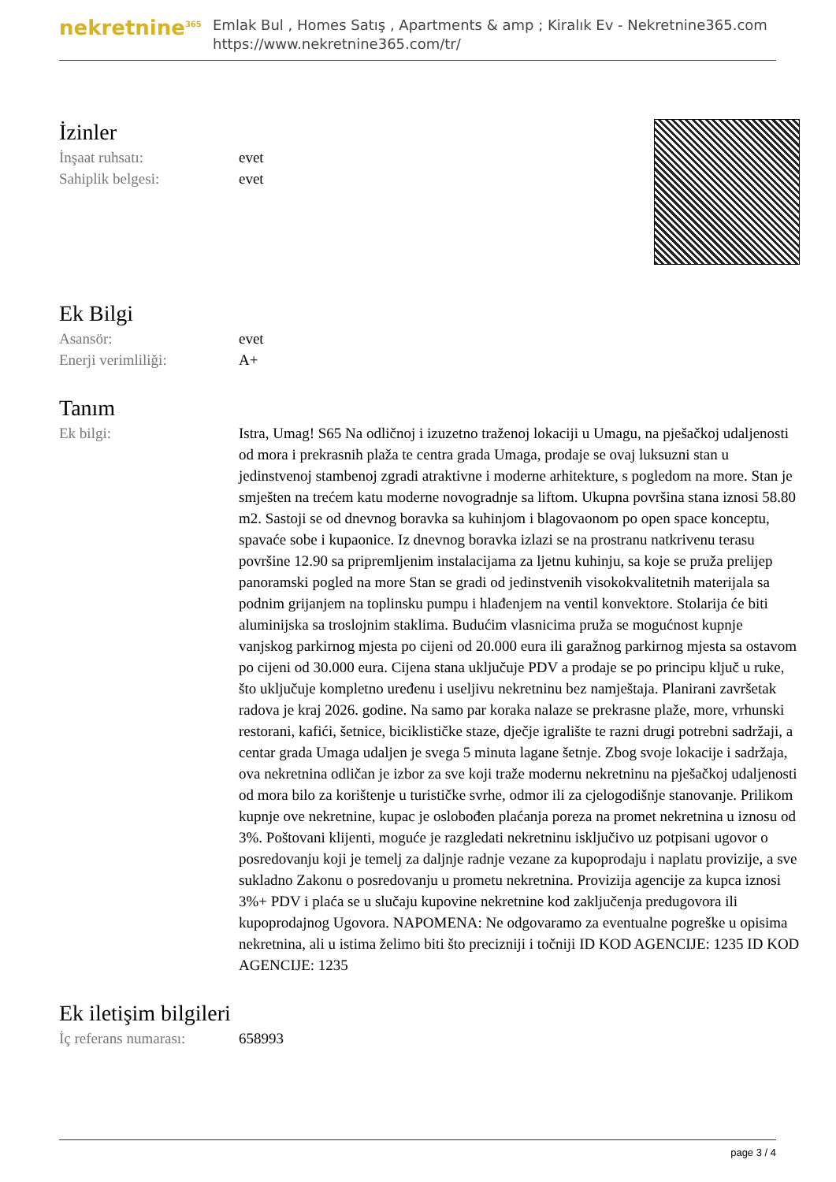nekretnine<sup>365</sup>
Emlak Bul , Homes Satış , Apartments & amp ; Kiralık Ev - Nekretnine365.com
https://www.nekretnine365.com/tr/
İzinler
| İnşaat ruhsatı: | evet |
| Sahiplik belgesi: | evet |
Ek Bilgi
| Asansör: | evet |
| Enerji verimliliği: | A+ |
Tanım
| Ek bilgi: | Istra, Umag! S65 Na odličnoj i izuzetno traženoj lokaciji u Umagu, na pješačkoj udaljenosti od mora i prekrasnih plaža te centra grada Umaga, prodaje se ovaj luksuzni stan u jedinstvenoj stambenoj zgradi atraktivne i moderne arhitekture, s pogledom na more. Stan je smješten na trećem katu moderne novogradnje sa liftom. Ukupna površina stana iznosi 58.80 m2. Sastoji se od dnevnog boravka sa kuhinjom i blagovaonom po open space konceptu, spavaće sobe i kupaonice. Iz dnevnog boravka izlazi se na prostranu natkrivenu terasu površine 12.90 sa pripremljenim instalacijama za ljetnu kuhinju, sa koje se pruža prelijep panoramski pogled na more Stan se gradi od jedinstvenih visokokvalitetnih materijala sa podnim grijanjem na toplinsku pumpu i hlađenjem na ventil konvektore. Stolarija će biti aluminijska sa troslojnim staklima. Budućim vlasnicima pruža se mogućnost kupnje vanjskog parkirnog mjesta po cijeni od 20.000 eura ili garažnog parkirnog mjesta sa ostavom po cijeni od 30.000 eura. Cijena stana uključuje PDV a prodaje se po principu ključ u ruke, što uključuje kompletno uređenu i useljivu nekretninu bez namještaja. Planirani završetak radova je kraj 2026. godine. Na samo par koraka nalaze se prekrasne plaže, more, vrhunski restorani, kafići, šetnice, biciklističke staze, dječje igralište te razni drugi potrebni sadržaji, a centar grada Umaga udaljen je svega 5 minuta lagane šetnje. Zbog svoje lokacije i sadržaja, ova nekretnina odličan je izbor za sve koji traže modernu nekretninu na pješačkoj udaljenosti od mora bilo za korištenje u turističke svrhe, odmor ili za cjelogodišnje stanovanje. Prilikom kupnje ove nekretnine, kupac je oslobođen plaćanja poreza na promet nekretnina u iznosu od 3%. Poštovani klijenti, moguće je razgledati nekretninu isključivo uz potpisani ugovor o posredovanju koji je temelj za daljnje radnje vezane za kupoprodaju i naplatu provizije, a sve sukladno Zakonu o posredovanju u prometu nekretnina. Provizija agencije za kupca iznosi 3%+ PDV i plaća se u slučaju kupovine nekretnine kod zaključenja predugovora ili kupoprodajnog Ugovora. NAPOMENA: Ne odgovaramo za eventualne pogreške u opisima nekretnina, ali u istima želimo biti što precizniji i točniji ID KOD AGENCIJE: 1235 ID KOD AGENCIJE: 1235 |
Ek iletişim bilgileri
| İç referans numarası: | 658993 |
page 3 / 4